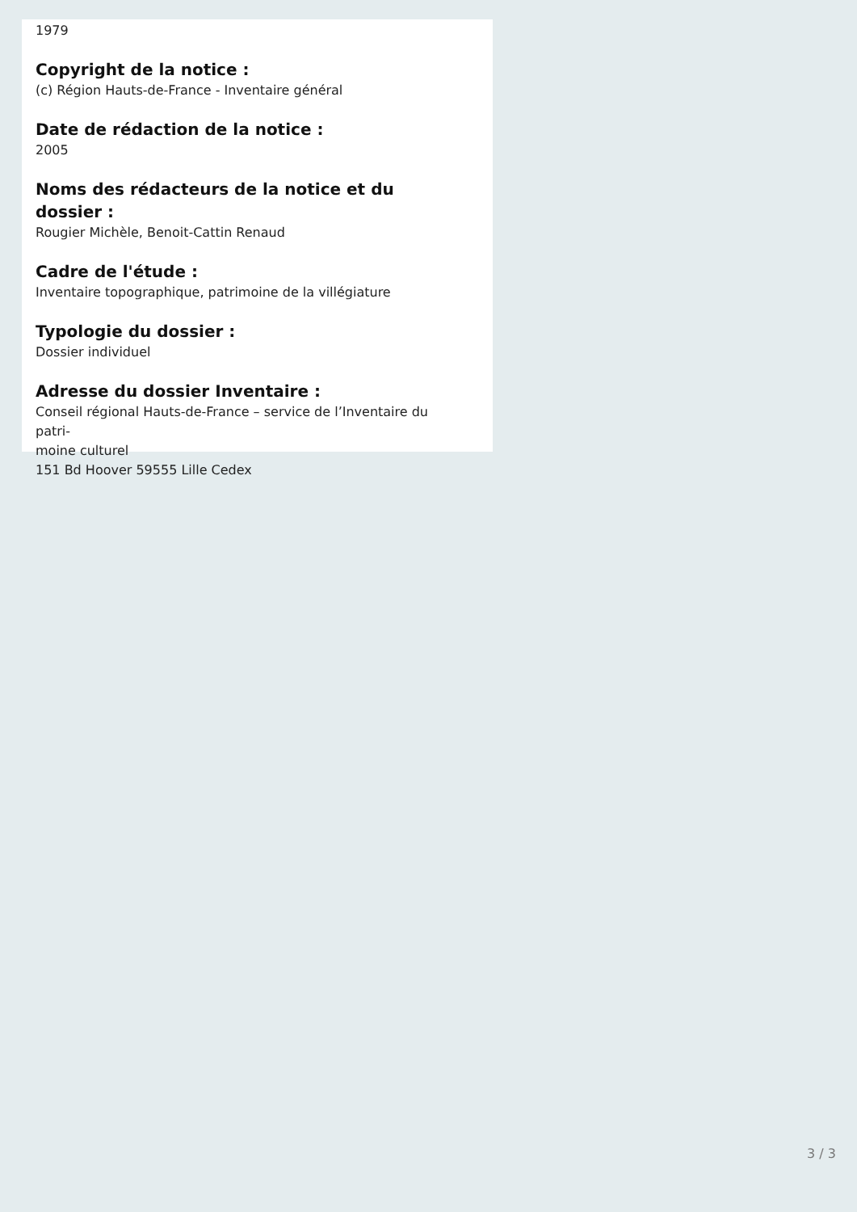1979
Copyright de la notice :
(c) Région Hauts-de-France - Inventaire général
Date de rédaction de la notice :
2005
Noms des rédacteurs de la notice et du dossier :
Rougier Michèle, Benoit-Cattin Renaud
Cadre de l'étude :
Inventaire topographique, patrimoine de la villégiature
Typologie du dossier :
Dossier individuel
Adresse du dossier Inventaire :
Conseil régional Hauts-de-France – service de l’Inventaire du patri-
moine culturel
151 Bd Hoover 59555 Lille Cedex
3 / 3